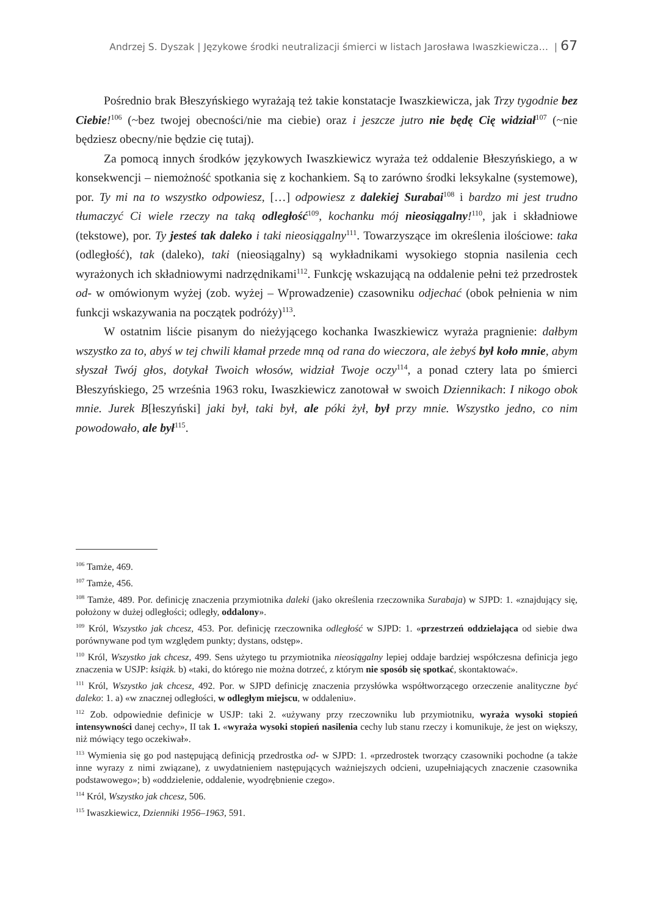Andrzej S. Dyszak | Językowe środki neutralizacji śmierci w listach Jarosława Iwaszkiewicza… | 67
Pośrednio brak Błeszyńskiego wyrażają też takie konstatacje Iwaszkiewicza, jak Trzy tygodnie bez Ciebie!<sup>106</sup> (~bez twojej obecności/nie ma ciebie) oraz i jeszcze jutro nie będę Cię widział<sup>107</sup> (~nie będziesz obecny/nie będzie cię tutaj).
Za pomocą innych środków językowych Iwaszkiewicz wyraża też oddalenie Błeszyńskiego, a w konsekwencji – niemożność spotkania się z kochankiem. Są to zarówno środki leksykalne (systemowe), por. Ty mi na to wszystko odpowiesz, […] odpowiesz z dalekiej Surabai<sup>108</sup> i bardzo mi jest trudno tłumaczyć Ci wiele rzeczy na taką odległość<sup>109</sup>, kochanku mój nieosiągalny!<sup>110</sup>, jak i składniowe (tekstowe), por. Ty jesteś tak daleko i taki nieosiągalny<sup>111</sup>. Towarzyszące im określenia ilościowe: taka (odległość), tak (daleko), taki (nieosiągalny) są wykładnikami wysokiego stopnia nasilenia cech wyrażonych ich składniowymi nadrzędnikami<sup>112</sup>. Funkcję wskazującą na oddalenie pełni też przedrostek od- w omówionym wyżej (zob. wyżej – Wprowadzenie) czasowniku odjechać (obok pełnienia w nim funkcji wskazywania na początek podróży)<sup>113</sup>.
W ostatnim liście pisanym do nieżyjącego kochanka Iwaszkiewicz wyraża pragnienie: dałbym wszystko za to, abyś w tej chwili kłamał przede mną od rana do wieczora, ale żebyś był koło mnie, abym słyszał Twój głos, dotykał Twoich włosów, widział Twoje oczy<sup>114</sup>, a ponad cztery lata po śmierci Błeszyńskiego, 25 września 1963 roku, Iwaszkiewicz zanotował w swoich Dziennikach: I nikogo obok mnie. Jurek B[łeszyński] jaki był, taki był, ale póki żył, był przy mnie. Wszystko jedno, co nim powodowało, ale był<sup>115</sup>.
<sup>106</sup> Tamże, 469.
<sup>107</sup> Tamże, 456.
<sup>108</sup> Tamże, 489. Por. definicję znaczenia przymiotnika daleki (jako określenia rzeczownika Surabaja) w SJPD: 1. «znajdujący się, położony w dużej odległości; odległy, oddalony».
<sup>109</sup> Król, Wszystko jak chcesz, 453. Por. definicję rzeczownika odległość w SJPD: 1. «przestrzeń oddzielająca od siebie dwa porównywane pod tym względem punkty; dystans, odstęp».
<sup>110</sup> Król, Wszystko jak chcesz, 499. Sens użytego tu przymiotnika nieosiągalny lepiej oddaje bardziej współczesna definicja jego znaczenia w USJP: książk. b) «taki, do którego nie można dotrzeć, z którym nie sposób się spotkać, skontaktować».
<sup>111</sup> Król, Wszystko jak chcesz, 492. Por. w SJPD definicję znaczenia przysłówka współtworzącego orzeczenie analityczne być daleko: 1. a) «w znacznej odległości, w odległym miejscu, w oddaleniu».
<sup>112</sup> Zob. odpowiednie definicje w USJP: taki 2. «używany przy rzeczowniku lub przymiotniku, wyraża wysoki stopień intensywności danej cechy», II tak 1. «wyraża wysoki stopień nasilenia cechy lub stanu rzeczy i komunikuje, że jest on większy, niż mówiący tego oczekiwał».
<sup>113</sup> Wymienia się go pod następującą definicją przedrostka od- w SJPD: 1. «przedrostek tworzący czasowniki pochodne (a także inne wyrazy z nimi związane), z uwydatnieniem następujących ważniejszych odcieni, uzupełniających znaczenie czasownika podstawowego»; b) «oddzielenie, oddalenie, wyodrębnienie czego».
<sup>114</sup> Król, Wszystko jak chcesz, 506.
<sup>115</sup> Iwaszkiewicz, Dzienniki 1956–1963, 591.